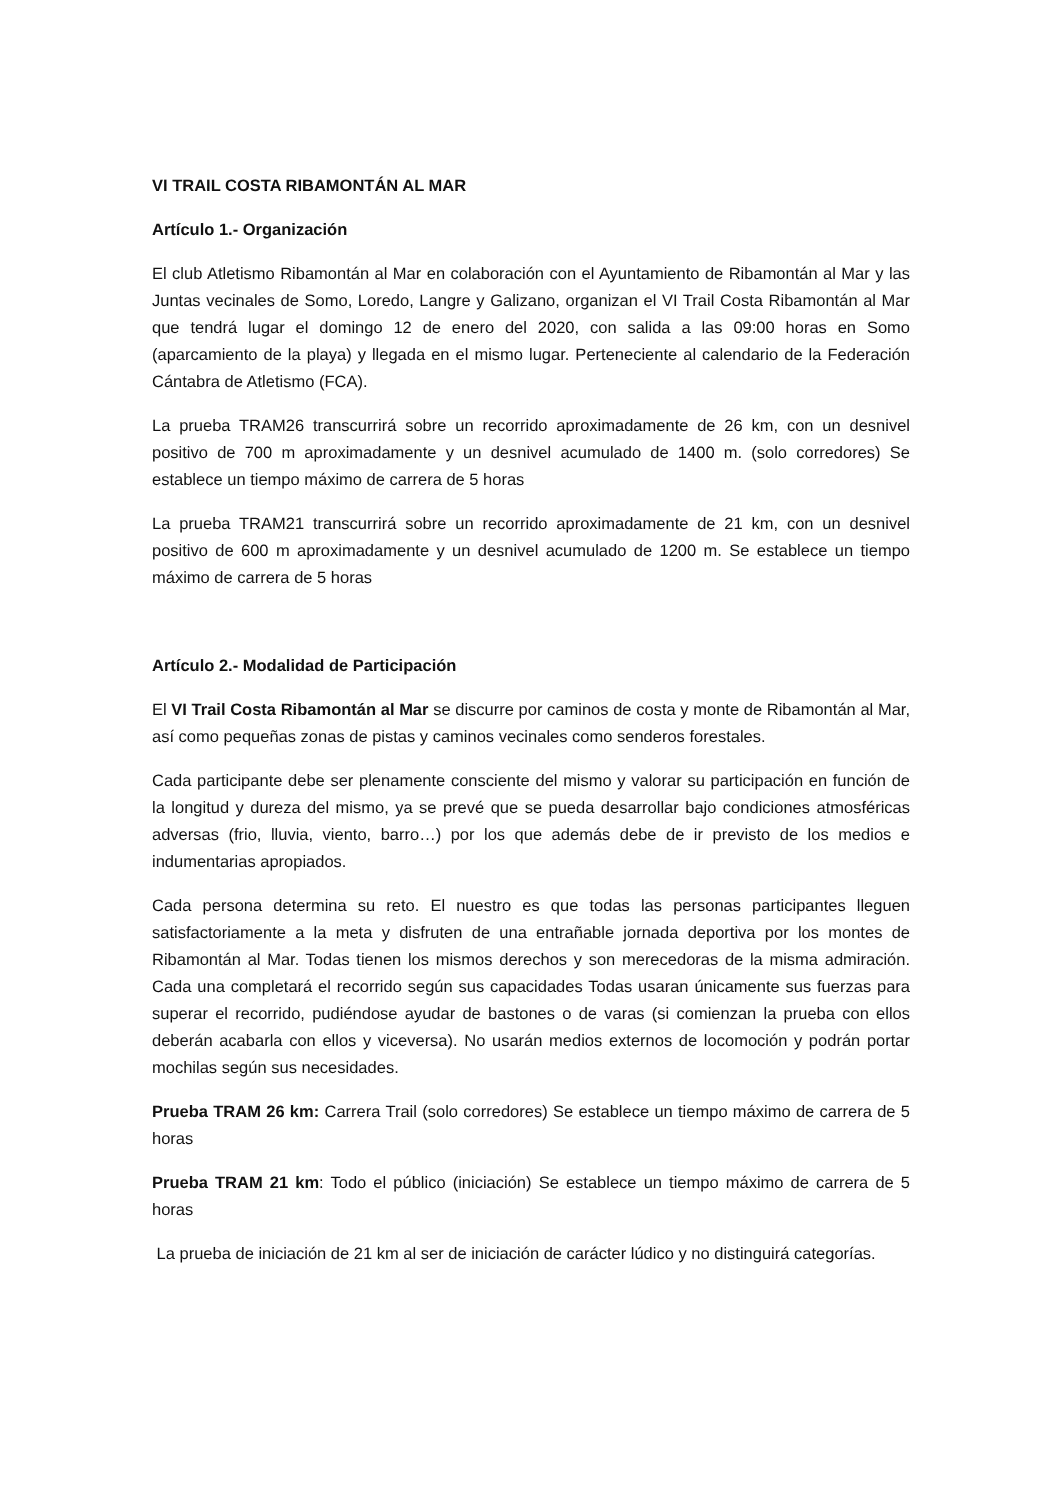VI TRAIL COSTA RIBAMONTÁN AL MAR
Artículo 1.- Organización
El club Atletismo Ribamontán al Mar en colaboración con el Ayuntamiento de Ribamontán al Mar y las Juntas vecinales de Somo, Loredo, Langre y Galizano, organizan el VI Trail Costa Ribamontán al Mar que tendrá lugar el domingo 12 de enero del 2020, con salida a las 09:00 horas en Somo (aparcamiento de la playa) y llegada en el mismo lugar. Perteneciente al calendario de la Federación Cántabra de Atletismo (FCA).
La prueba TRAM26 transcurrirá sobre un recorrido aproximadamente de 26 km, con un desnivel positivo de 700 m aproximadamente y un desnivel acumulado de 1400 m. (solo corredores) Se establece un tiempo máximo de carrera de 5 horas
La prueba TRAM21 transcurrirá sobre un recorrido aproximadamente de 21 km, con un desnivel positivo de 600 m aproximadamente y un desnivel acumulado de 1200 m. Se establece un tiempo máximo de carrera de 5 horas
Artículo 2.- Modalidad de Participación
El VI Trail Costa Ribamontán al Mar se discurre por caminos de costa y monte de Ribamontán al Mar, así como pequeñas zonas de pistas y caminos vecinales como senderos forestales.
Cada participante debe ser plenamente consciente del mismo y valorar su participación en función de la longitud y dureza del mismo, ya se prevé que se pueda desarrollar bajo condiciones atmosféricas adversas (frio, lluvia, viento, barro…) por los que además debe de ir previsto de los medios e indumentarias apropiados.
Cada persona determina su reto. El nuestro es que todas las personas participantes lleguen satisfactoriamente a la meta y disfruten de una entrañable jornada deportiva por los montes de Ribamontán al Mar. Todas tienen los mismos derechos y son merecedoras de la misma admiración. Cada una completará el recorrido según sus capacidades Todas usaran únicamente sus fuerzas para superar el recorrido, pudiéndose ayudar de bastones o de varas (si comienzan la prueba con ellos deberán acabarla con ellos y viceversa). No usarán medios externos de locomoción y podrán portar mochilas según sus necesidades.
Prueba TRAM 26 km: Carrera Trail (solo corredores) Se establece un tiempo máximo de carrera de 5 horas
Prueba TRAM 21 km: Todo el público (iniciación) Se establece un tiempo máximo de carrera de 5 horas
La prueba de iniciación de 21 km al ser de iniciación de carácter lúdico y no distinguirá categorías.